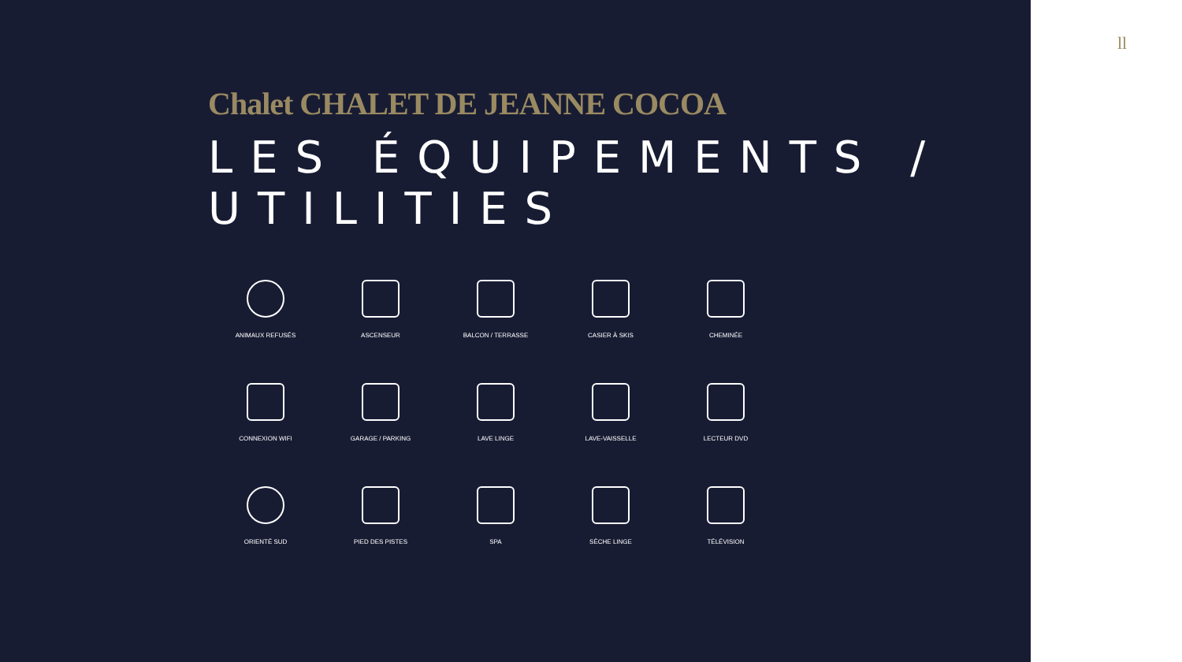Chalet CHALET DE JEANNE COCOA
LES ÉQUIPEMENTS / UTILITIES
ANIMAUX REFUSÉS
ASCENSEUR
BALCON / TERRASSE
CASIER À SKIS
CHEMINÉE
CONNEXION WIFI
GARAGE / PARKING
LAVE LINGE
LAVE-VAISSELLE
LECTEUR DVD
ORIENTÉ SUD
PIED DES PISTES
SPA
SÈCHE LINGE
TÉLÉVISION
ll